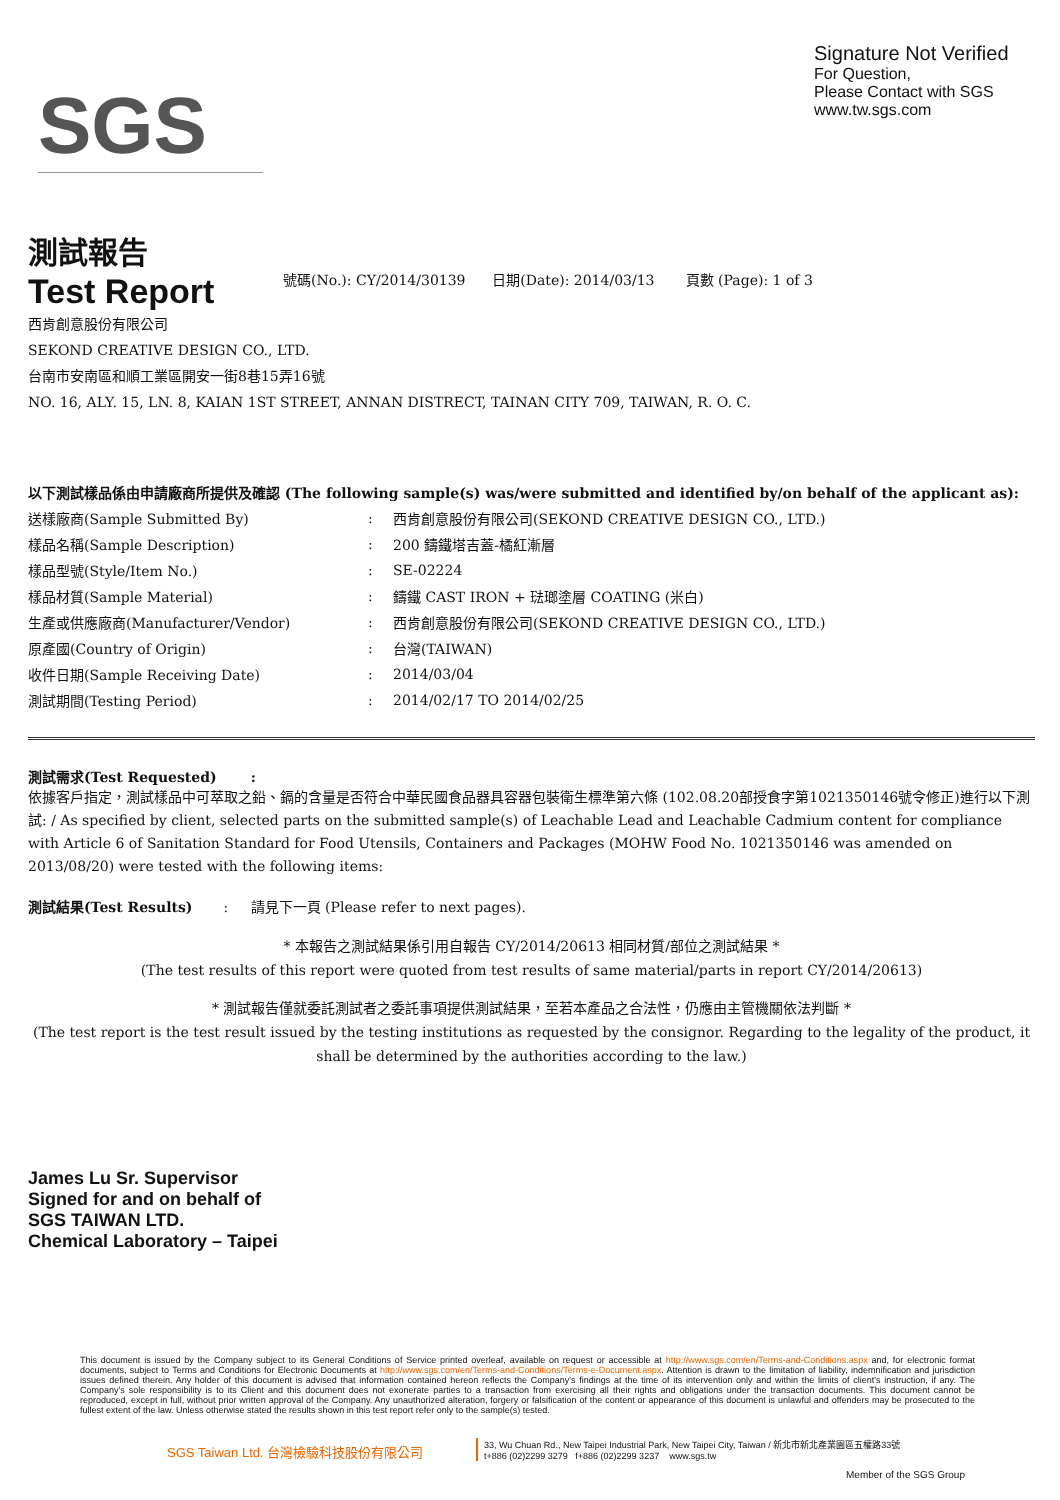SGS
Signature Not Verified
For Question,
Please Contact with SGS
www.tw.sgs.com
測試報告
Test Report
號碼(No.): CY/2014/30139 日期(Date): 2014/03/13 頁數 (Page): 1 of 3
西肯創意股份有限公司
SEKOND CREATIVE DESIGN CO., LTD.
台南市安南區和順工業區開安一街8巷15弄16號
NO. 16, ALY. 15, LN. 8, KAIAN 1ST STREET, ANNAN DISTRECT, TAINAN CITY 709, TAIWAN, R. O. C.
以下測試樣品係由申請廠商所提供及確認 (The following sample(s) was/were submitted and identified by/on behalf of the applicant as):
送樣廠商(Sample Submitted By): 西肯創意股份有限公司(SEKOND CREATIVE DESIGN CO., LTD.)
樣品名稱(Sample Description): 200 鑄鐵塔吉蓋-橘紅漸層
樣品型號(Style/Item No.): SE-02224
樣品材質(Sample Material): 鑄鐵 CAST IRON + 琺瑯塗層 COATING (米白)
生產或供應廠商(Manufacturer/Vendor): 西肯創意股份有限公司(SEKOND CREATIVE DESIGN CO., LTD.)
原產國(Country of Origin): 台灣(TAIWAN)
收件日期(Sample Receiving Date): 2014/03/04
測試期間(Testing Period): 2014/02/17 TO 2014/02/25
測試需求(Test Requested) :
依據客戶指定，測試樣品中可萃取之鉛、鎘的含量是否符合中華民國食品器具容器包裝衛生標準第六條 (102.08.20部授食字第1021350146號令修正)進行以下測試: / As specified by client, selected parts on the submitted sample(s) of Leachable Lead and Leachable Cadmium content for compliance with Article 6 of Sanitation Standard for Food Utensils, Containers and Packages (MOHW Food No. 1021350146 was amended on 2013/08/20) were tested with the following items:
測試結果(Test Results) : 請見下一頁 (Please refer to next pages).
* 本報告之測試結果係引用自報告 CY/2014/20613 相同材質/部位之測試結果 *
(The test results of this report were quoted from test results of same material/parts in report CY/2014/20613)
* 測試報告僅就委託測試者之委託事項提供測試結果，至若本產品之合法性，仍應由主管機關依法判斷 *
(The test report is the test result issued by the testing institutions as requested by the consignor. Regarding to the legality of the product, it shall be determined by the authorities according to the law.)
James Lu Sr. Supervisor
Signed for and on behalf of
SGS TAIWAN LTD.
Chemical Laboratory – Taipei
This document is issued by the Company subject to its General Conditions of Service printed overleaf, available on request or accessible at http://www.sgs.com/en/Terms-and-Conditions.aspx and, for electronic format documents, subject to Terms and Conditions for Electronic Documents at http://www.sgs.com/en/Terms-and-Conditions/Terms-e-Document.aspx. Attention is drawn to the limitation of liability, indemnification and jurisdiction issues defined therein. Any holder of this document is advised that information contained hereon reflects the Company's findings at the time of its intervention only and within the limits of client's instruction, if any. The Company's sole responsibility is to its Client and this document does not exonerate parties to a transaction from exercising all their rights and obligations under the transaction documents. This document cannot be reproduced, except in full, without prior written approval of the Company. Any unauthorized alteration, forgery or falsification of the content or appearance of this document is unlawful and offenders may be prosecuted to the fullest extent of the law. Unless otherwise stated the results shown in this test report refer only to the sample(s) tested.
SGS Taiwan Ltd. 台灣檢驗科技股份有限公司
33, Wu Chuan Rd., New Taipei Industrial Park, New Taipei City, Taiwan / 新北市新北產業園區五權路33號
t+886 (02)2299 3279 f+886 (02)2299 3237 www.sgs.tw
Member of the SGS Group